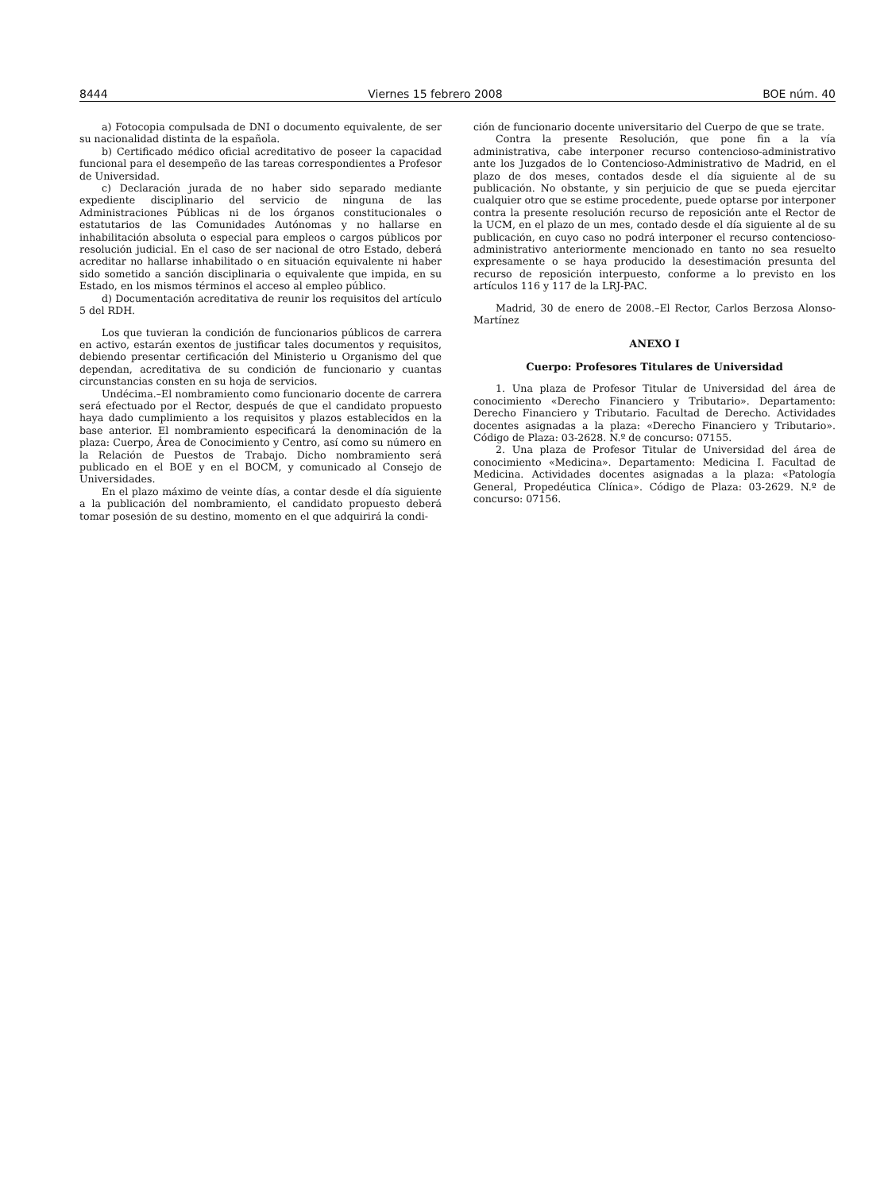8444 Viernes 15 febrero 2008 BOE núm. 40
a) Fotocopia compulsada de DNI o documento equivalente, de ser su nacionalidad distinta de la española.
b) Certificado médico oficial acreditativo de poseer la capacidad funcional para el desempeño de las tareas correspondientes a Profesor de Universidad.
c) Declaración jurada de no haber sido separado mediante expediente disciplinario del servicio de ninguna de las Administraciones Públicas ni de los órganos constitucionales o estatutarios de las Comunidades Autónomas y no hallarse en inhabilitación absoluta o especial para empleos o cargos públicos por resolución judicial. En el caso de ser nacional de otro Estado, deberá acreditar no hallarse inhabilitado o en situación equivalente ni haber sido sometido a sanción disciplinaria o equivalente que impida, en su Estado, en los mismos términos el acceso al empleo público.
d) Documentación acreditativa de reunir los requisitos del artículo 5 del RDH.
Los que tuvieran la condición de funcionarios públicos de carrera en activo, estarán exentos de justificar tales documentos y requisitos, debiendo presentar certificación del Ministerio u Organismo del que dependan, acreditativa de su condición de funcionario y cuantas circunstancias consten en su hoja de servicios.
Undécima.–El nombramiento como funcionario docente de carrera será efectuado por el Rector, después de que el candidato propuesto haya dado cumplimiento a los requisitos y plazos establecidos en la base anterior. El nombramiento especificará la denominación de la plaza: Cuerpo, Área de Conocimiento y Centro, así como su número en la Relación de Puestos de Trabajo. Dicho nombramiento será publicado en el BOE y en el BOCM, y comunicado al Consejo de Universidades.
En el plazo máximo de veinte días, a contar desde el día siguiente a la publicación del nombramiento, el candidato propuesto deberá tomar posesión de su destino, momento en el que adquirirá la condi-
ción de funcionario docente universitario del Cuerpo de que se trate.
Contra la presente Resolución, que pone fin a la vía administrativa, cabe interponer recurso contencioso-administrativo ante los Juzgados de lo Contencioso-Administrativo de Madrid, en el plazo de dos meses, contados desde el día siguiente al de su publicación. No obstante, y sin perjuicio de que se pueda ejercitar cualquier otro que se estime procedente, puede optarse por interponer contra la presente resolución recurso de reposición ante el Rector de la UCM, en el plazo de un mes, contado desde el día siguiente al de su publicación, en cuyo caso no podrá interponer el recurso contencioso-administrativo anteriormente mencionado en tanto no sea resuelto expresamente o se haya producido la desestimación presunta del recurso de reposición interpuesto, conforme a lo previsto en los artículos 116 y 117 de la LRJ-PAC.
Madrid, 30 de enero de 2008.–El Rector, Carlos Berzosa Alonso-Martínez
ANEXO I
Cuerpo: Profesores Titulares de Universidad
1. Una plaza de Profesor Titular de Universidad del área de conocimiento «Derecho Financiero y Tributario». Departamento: Derecho Financiero y Tributario. Facultad de Derecho. Actividades docentes asignadas a la plaza: «Derecho Financiero y Tributario». Código de Plaza: 03-2628. N.º de concurso: 07155.
2. Una plaza de Profesor Titular de Universidad del área de conocimiento «Medicina». Departamento: Medicina I. Facultad de Medicina. Actividades docentes asignadas a la plaza: «Patología General, Propedéutica Clínica». Código de Plaza: 03-2629. N.º de concurso: 07156.